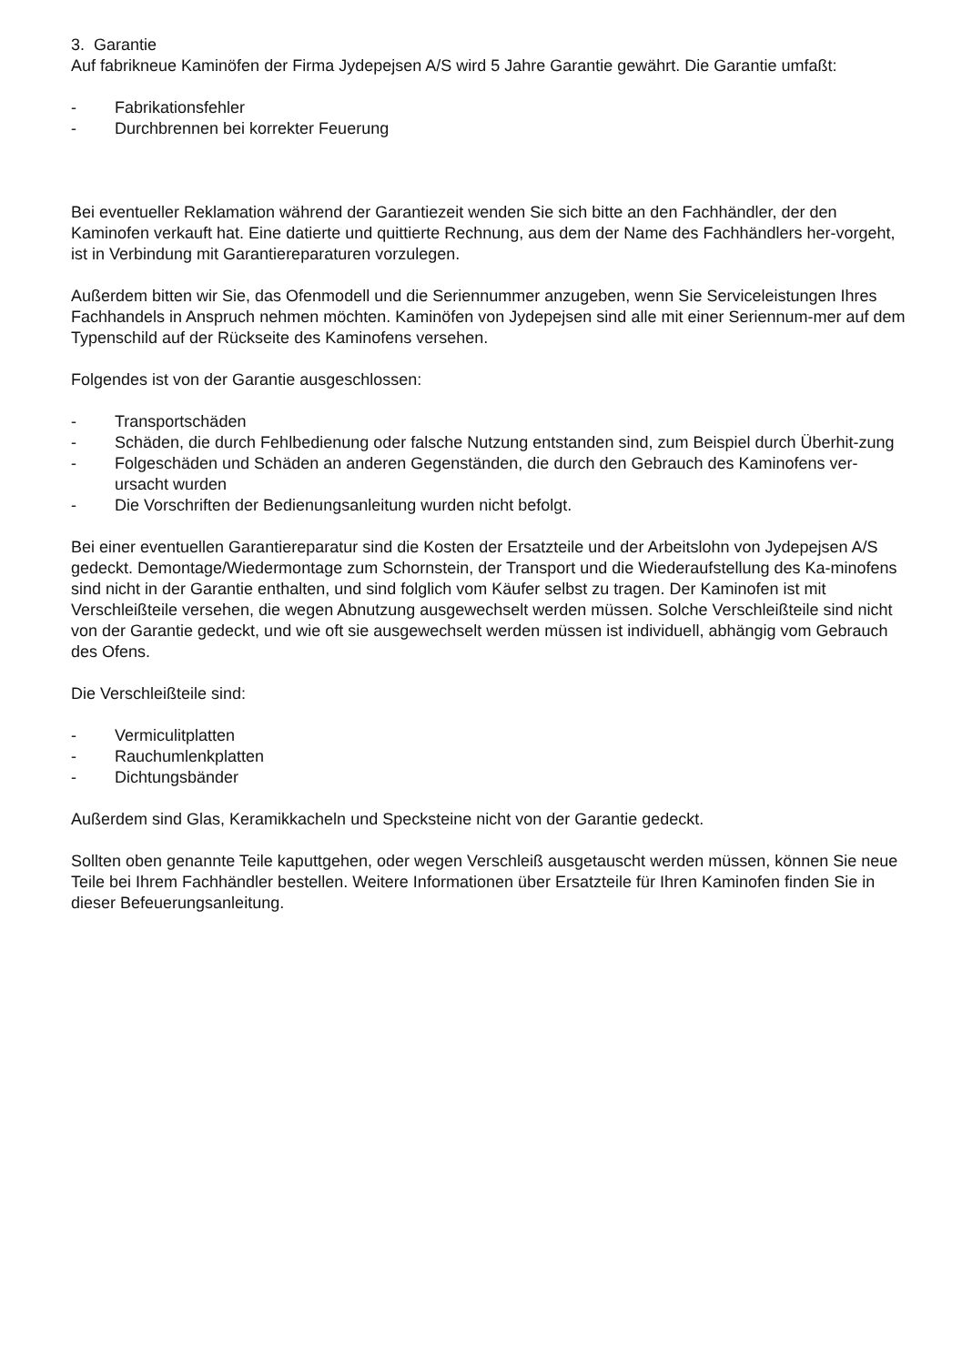3. Garantie
Auf fabrikneue Kaminöfen der Firma Jydepejsen A/S wird 5 Jahre Garantie gewährt. Die Garantie umfaßt:
- Fabrikationsfehler
- Durchbrennen bei korrekter Feuerung
Bei eventueller Reklamation während der Garantiezeit wenden Sie sich bitte an den Fachhändler, der den Kaminofen verkauft hat. Eine datierte und quittierte Rechnung, aus dem der Name des Fachhändlers her-vorgeht, ist in Verbindung mit Garantiereparaturen vorzulegen.
Außerdem bitten wir Sie, das Ofenmodell und die Seriennummer anzugeben, wenn Sie Serviceleistungen Ihres Fachhandels in Anspruch nehmen möchten. Kaminöfen von Jydepejsen sind alle mit einer Seriennum-mer auf dem Typenschild auf der Rückseite des Kaminofens versehen.
Folgendes ist von der Garantie ausgeschlossen:
- Transportschäden
- Schäden, die durch Fehlbedienung oder falsche Nutzung entstanden sind, zum Beispiel durch Überhit-zung
- Folgeschäden und Schäden an anderen Gegenständen, die durch den Gebrauch des Kaminofens ver-ursacht wurden
- Die Vorschriften der Bedienungsanleitung wurden nicht befolgt.
Bei einer eventuellen Garantiereparatur sind die Kosten der Ersatzteile und der Arbeitslohn von Jydepejsen A/S gedeckt. Demontage/Wiedermontage zum Schornstein, der Transport und die Wiederaufstellung des Ka-minofens sind nicht in der Garantie enthalten, und sind folglich vom Käufer selbst zu tragen. Der Kaminofen ist mit Verschleißteile versehen, die wegen Abnutzung ausgewechselt werden müssen. Solche Verschleißteile sind nicht von der Garantie gedeckt, und wie oft sie ausgewechselt werden müssen ist individuell, abhängig vom Gebrauch des Ofens.
Die Verschleißteile sind:
- Vermiculitplatten
- Rauchumlenkplatten
- Dichtungsbänder
Außerdem sind Glas, Keramikkacheln und Specksteine nicht von der Garantie gedeckt.
Sollten oben genannte Teile kaputtgehen, oder wegen Verschleiß ausgetauscht werden müssen, können Sie neue Teile bei Ihrem Fachhändler bestellen. Weitere Informationen über Ersatzteile für Ihren Kaminofen finden Sie in dieser Befeuerungsanleitung.